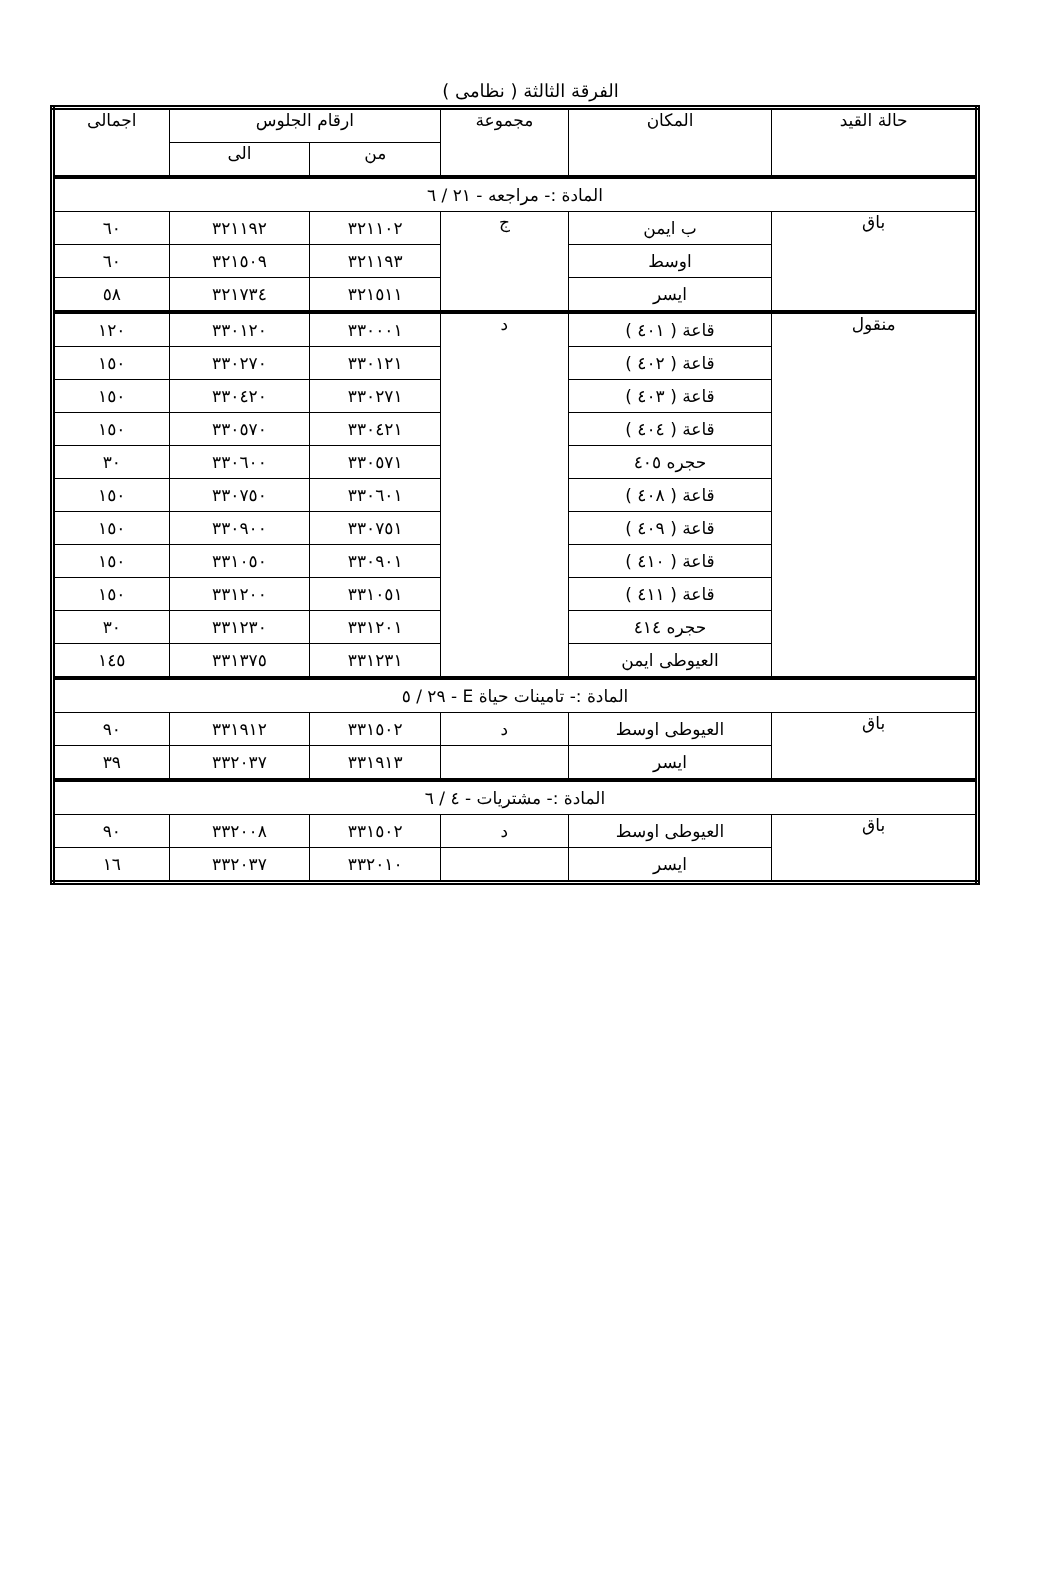الفرقة الثالثة ( نظامى )
| حالة القيد | المكان | مجموعة | ارقام الجلوس | | اجمالى |
| --- | --- | --- | --- | --- | --- |
| | | | من | الى | |
| المادة :- مراجعه - ٢١ / ٦ | | | | | |
| باق | ب ايمن | ج | ٣٢١١٠٢ | ٣٢١١٩٢ | ٦٠ |
| | اوسط | | ٣٢١١٩٣ | ٣٢١٥٠٩ | ٦٠ |
| | ايسر | | ٣٢١٥١١ | ٣٢١٧٣٤ | ٥٨ |
| منقول | قاعة ( ٤٠١ ) | د | ٣٣٠٠٠١ | ٣٣٠١٢٠ | ١٢٠ |
| | قاعة ( ٤٠٢ ) | | ٣٣٠١٢١ | ٣٣٠٢٧٠ | ١٥٠ |
| | قاعة ( ٤٠٣ ) | | ٣٣٠٢٧١ | ٣٣٠٤٢٠ | ١٥٠ |
| | قاعة ( ٤٠٤ ) | | ٣٣٠٤٢١ | ٣٣٠٥٧٠ | ١٥٠ |
| | حجره ٤٠٥ | | ٣٣٠٥٧١ | ٣٣٠٦٠٠ | ٣٠ |
| | قاعة ( ٤٠٨ ) | | ٣٣٠٦٠١ | ٣٣٠٧٥٠ | ١٥٠ |
| | قاعة ( ٤٠٩ ) | | ٣٣٠٧٥١ | ٣٣٠٩٠٠ | ١٥٠ |
| | قاعة ( ٤١٠ ) | | ٣٣٠٩٠١ | ٣٣١٠٥٠ | ١٥٠ |
| | قاعة ( ٤١١ ) | | ٣٣١٠٥١ | ٣٣١٢٠٠ | ١٥٠ |
| | حجره ٤١٤ | | ٣٣١٢٠١ | ٣٣١٢٣٠ | ٣٠ |
| | العيوطى ايمن | | ٣٣١٢٣١ | ٣٣١٣٧٥ | ١٤٥ |
| المادة :- تامينات حياة E - ٢٩ / ٥ | | | | | |
| باق | العيوطى اوسط | د | ٣٣١٥٠٢ | ٣٣١٩١٢ | ٩٠ |
| | ايسر | | ٣٣١٩١٣ | ٣٣٢٠٣٧ | ٣٩ |
| المادة :- مشتريات - ٤ / ٦ | | | | | |
| باق | العيوطى اوسط | د | ٣٣١٥٠٢ | ٣٣٢٠٠٨ | ٩٠ |
| | ايسر | | ٣٣٢٠١٠ | ٣٣٢٠٣٧ | ١٦ |